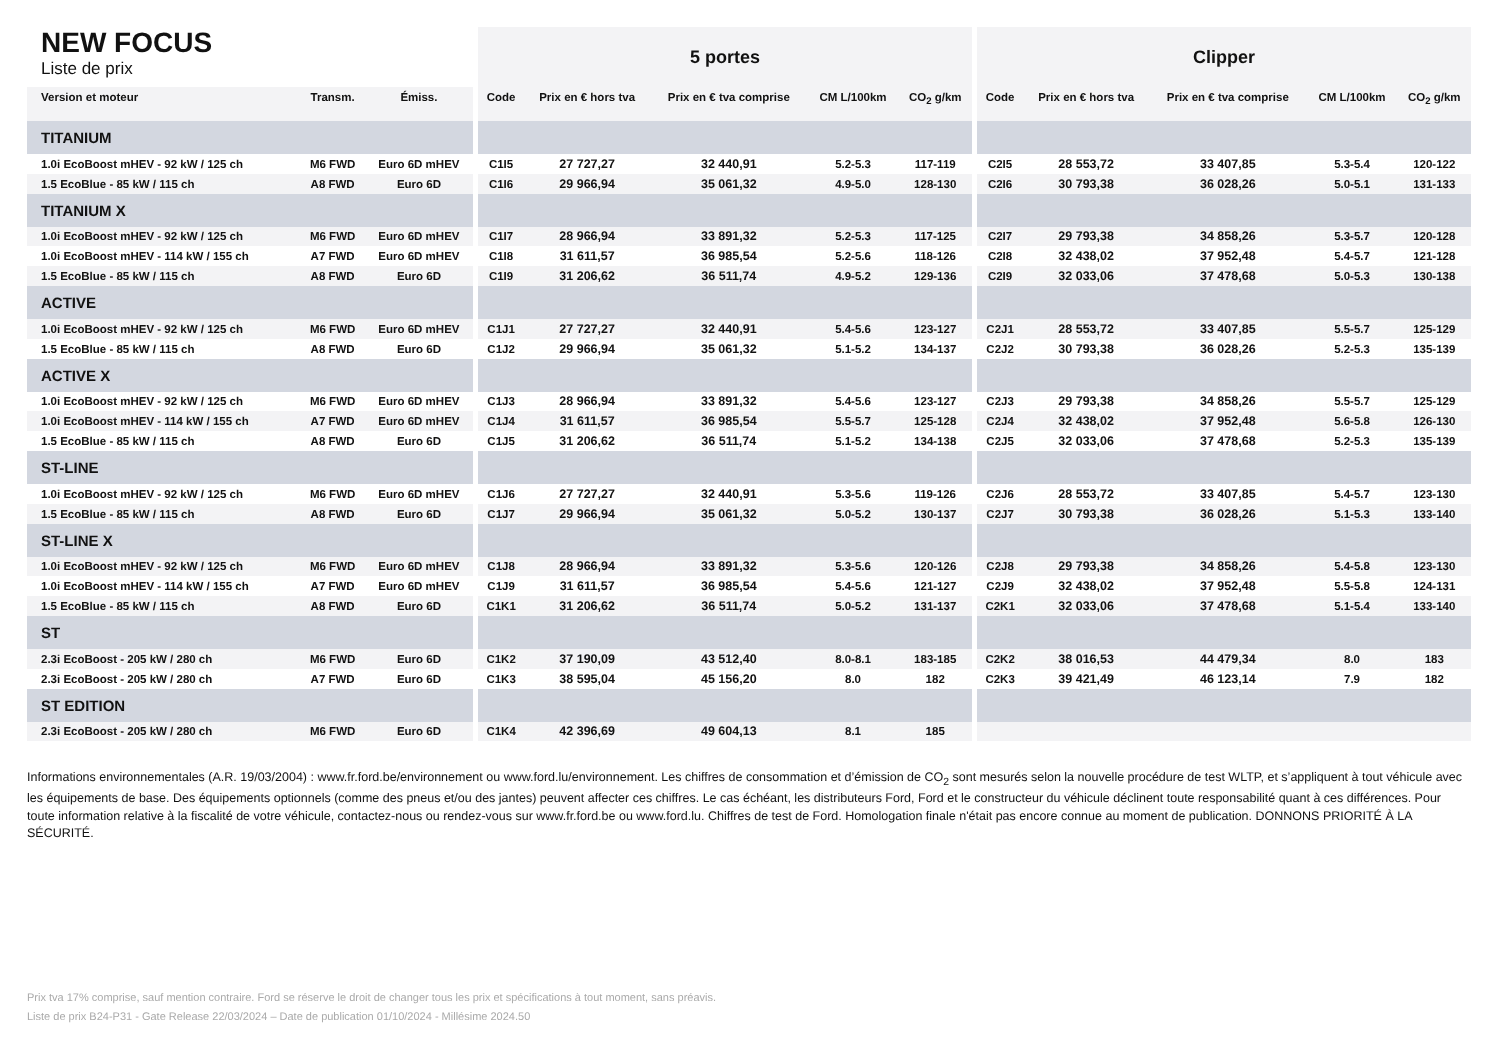| NEW FOCUS Liste de prix | | | 5 portes | | | | | Clipper | | | | |
| --- | --- | --- | --- | --- | --- | --- | --- | --- | --- | --- | --- | --- |
| Version et moteur | Transm. | Émiss. | Code | Prix en € hors tva | Prix en € tva comprise | CM L/100km | CO<sub>2</sub> g/km | Code | Prix en € hors tva | Prix en € tva comprise | CM L/100km | CO<sub>2</sub> g/km |
| TITANIUM | | | | | | | | | | | | |
| 1.0i EcoBoost mHEV - 92 kW / 125 ch | M6 FWD | Euro 6D mHEV | C1I5 | 27 727,27 | 32 440,91 | 5.2-5.3 | 117-119 | C2I5 | 28 553,72 | 33 407,85 | 5.3-5.4 | 120-122 |
| 1.5 EcoBlue - 85 kW / 115 ch | A8 FWD | Euro 6D | C1I6 | 29 966,94 | 35 061,32 | 4.9-5.0 | 128-130 | C2I6 | 30 793,38 | 36 028,26 | 5.0-5.1 | 131-133 |
| TITANIUM X | | | | | | | | | | | | |
| 1.0i EcoBoost mHEV - 92 kW / 125 ch | M6 FWD | Euro 6D mHEV | C1I7 | 28 966,94 | 33 891,32 | 5.2-5.3 | 117-125 | C2I7 | 29 793,38 | 34 858,26 | 5.3-5.7 | 120-128 |
| 1.0i EcoBoost mHEV - 114 kW / 155 ch | A7 FWD | Euro 6D mHEV | C1I8 | 31 611,57 | 36 985,54 | 5.2-5.6 | 118-126 | C2I8 | 32 438,02 | 37 952,48 | 5.4-5.7 | 121-128 |
| 1.5 EcoBlue - 85 kW / 115 ch | A8 FWD | Euro 6D | C1I9 | 31 206,62 | 36 511,74 | 4.9-5.2 | 129-136 | C2I9 | 32 033,06 | 37 478,68 | 5.0-5.3 | 130-138 |
| ACTIVE | | | | | | | | | | | | |
| 1.0i EcoBoost mHEV - 92 kW / 125 ch | M6 FWD | Euro 6D mHEV | C1J1 | 27 727,27 | 32 440,91 | 5.4-5.6 | 123-127 | C2J1 | 28 553,72 | 33 407,85 | 5.5-5.7 | 125-129 |
| 1.5 EcoBlue - 85 kW / 115 ch | A8 FWD | Euro 6D | C1J2 | 29 966,94 | 35 061,32 | 5.1-5.2 | 134-137 | C2J2 | 30 793,38 | 36 028,26 | 5.2-5.3 | 135-139 |
| ACTIVE X | | | | | | | | | | | | |
| 1.0i EcoBoost mHEV - 92 kW / 125 ch | M6 FWD | Euro 6D mHEV | C1J3 | 28 966,94 | 33 891,32 | 5.4-5.6 | 123-127 | C2J3 | 29 793,38 | 34 858,26 | 5.5-5.7 | 125-129 |
| 1.0i EcoBoost mHEV - 114 kW / 155 ch | A7 FWD | Euro 6D mHEV | C1J4 | 31 611,57 | 36 985,54 | 5.5-5.7 | 125-128 | C2J4 | 32 438,02 | 37 952,48 | 5.6-5.8 | 126-130 |
| 1.5 EcoBlue - 85 kW / 115 ch | A8 FWD | Euro 6D | C1J5 | 31 206,62 | 36 511,74 | 5.1-5.2 | 134-138 | C2J5 | 32 033,06 | 37 478,68 | 5.2-5.3 | 135-139 |
| ST-LINE | | | | | | | | | | | | |
| 1.0i EcoBoost mHEV - 92 kW / 125 ch | M6 FWD | Euro 6D mHEV | C1J6 | 27 727,27 | 32 440,91 | 5.3-5.6 | 119-126 | C2J6 | 28 553,72 | 33 407,85 | 5.4-5.7 | 123-130 |
| 1.5 EcoBlue - 85 kW / 115 ch | A8 FWD | Euro 6D | C1J7 | 29 966,94 | 35 061,32 | 5.0-5.2 | 130-137 | C2J7 | 30 793,38 | 36 028,26 | 5.1-5.3 | 133-140 |
| ST-LINE X | | | | | | | | | | | | |
| 1.0i EcoBoost mHEV - 92 kW / 125 ch | M6 FWD | Euro 6D mHEV | C1J8 | 28 966,94 | 33 891,32 | 5.3-5.6 | 120-126 | C2J8 | 29 793,38 | 34 858,26 | 5.4-5.8 | 123-130 |
| 1.0i EcoBoost mHEV - 114 kW / 155 ch | A7 FWD | Euro 6D mHEV | C1J9 | 31 611,57 | 36 985,54 | 5.4-5.6 | 121-127 | C2J9 | 32 438,02 | 37 952,48 | 5.5-5.8 | 124-131 |
| 1.5 EcoBlue - 85 kW / 115 ch | A8 FWD | Euro 6D | C1K1 | 31 206,62 | 36 511,74 | 5.0-5.2 | 131-137 | C2K1 | 32 033,06 | 37 478,68 | 5.1-5.4 | 133-140 |
| ST | | | | | | | | | | | | |
| 2.3i EcoBoost - 205 kW / 280 ch | M6 FWD | Euro 6D | C1K2 | 37 190,09 | 43 512,40 | 8.0-8.1 | 183-185 | C2K2 | 38 016,53 | 44 479,34 | 8.0 | 183 |
| 2.3i EcoBoost - 205 kW / 280 ch | A7 FWD | Euro 6D | C1K3 | 38 595,04 | 45 156,20 | 8.0 | 182 | C2K3 | 39 421,49 | 46 123,14 | 7.9 | 182 |
| ST EDITION | | | | | | | | | | | | |
| 2.3i EcoBoost - 205 kW / 280 ch | M6 FWD | Euro 6D | C1K4 | 42 396,69 | 49 604,13 | 8.1 | 185 | | | | | |
Informations environnementales (A.R. 19/03/2004) : www.fr.ford.be/environnement ou www.ford.lu/environnement. Les chiffres de consommation et d’émission de CO<sub>2</sub> sont mesurés selon la nouvelle procédure de test WLTP, et s’appliquent à tout véhicule avec les équipements de base. Des équipements optionnels (comme des pneus et/ou des jantes) peuvent affecter ces chiffres. Le cas échéant, les distributeurs Ford, Ford et le constructeur du véhicule déclinent toute responsabilité quant à ces différences. Pour toute information relative à la fiscalité de votre véhicule, contactez-nous ou rendez-vous sur www.fr.ford.be ou www.ford.lu. Chiffres de test de Ford. Homologation finale n'était pas encore connue au moment de publication. DONNONS PRIORITÉ À LA SÉCURITÉ.
Prix tva 17% comprise, sauf mention contraire. Ford se réserve le droit de changer tous les prix et spécifications à tout moment, sans préavis.
Liste de prix B24-P31 - Gate Release 22/03/2024 – Date de publication 01/10/2024 - Millésime 2024.50